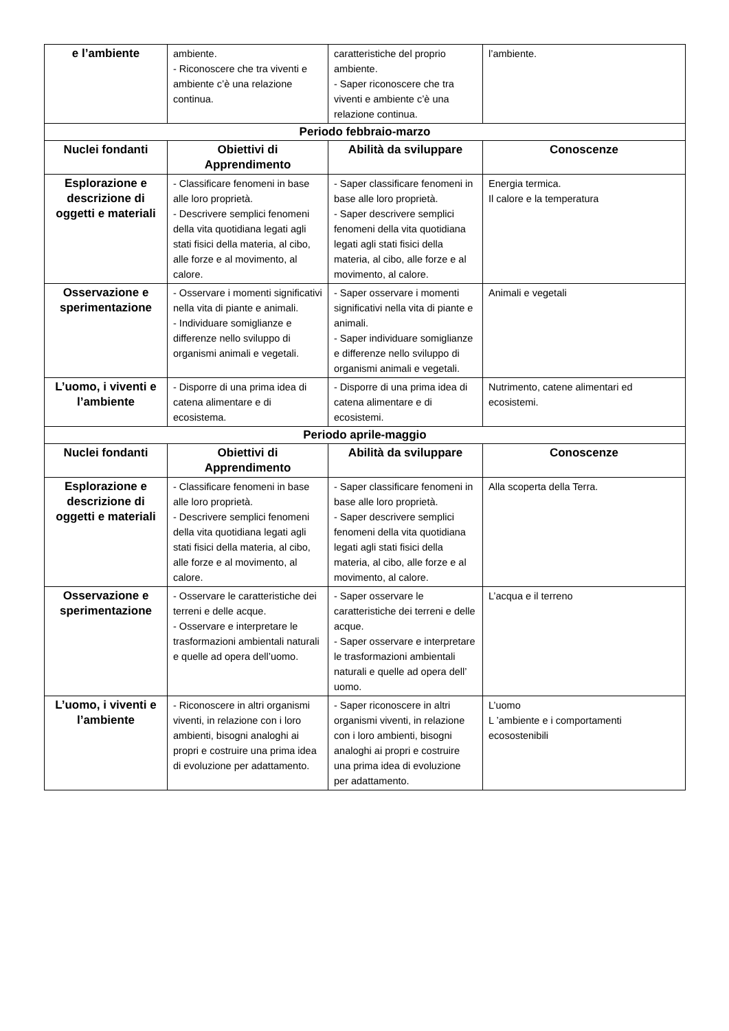| e l’ambiente | ambiente. - Riconoscere che tra viventi e ambiente c’è una relazione continua. | caratteristiche del proprio ambiente. - Saper riconoscere che tra viventi e ambiente c’è una relazione continua. | l’ambiente. |
| Periodo febbraio-marzo | | | |
| Nuclei fondanti | Obiettivi di Apprendimento | Abilità da sviluppare | Conoscenze |
| Esplorazione e descrizione di oggetti e materiali | - Classificare fenomeni in base alle loro proprietà. - Descrivere semplici fenomeni della vita quotidiana legati agli stati fisici della materia, al cibo, alle forze e al movimento, al calore. | - Saper classificare fenomeni in base alle loro proprietà. - Saper descrivere semplici fenomeni della vita quotidiana legati agli stati fisici della materia, al cibo, alle forze e al movimento, al calore. | Energia termica. Il calore e la temperatura |
| Osservazione e sperimentazione | - Osservare i momenti significativi nella vita di piante e animali. - Individuare somiglianze e differenze nello sviluppo di organismi animali e vegetali. | - Saper osservare i momenti significativi nella vita di piante e animali. - Saper individuare somiglianze e differenze nello sviluppo di organismi animali e vegetali. | Animali e vegetali |
| L’uomo, i viventi e l’ambiente | - Disporre di una prima idea di catena alimentare e di ecosistema. | - Disporre di una prima idea di catena alimentare e di ecosistemi. | Nutrimento, catene alimentari ed ecosistemi. |
| Periodo aprile-maggio | | | |
| Nuclei fondanti | Obiettivi di Apprendimento | Abilità da sviluppare | Conoscenze |
| Esplorazione e descrizione di oggetti e materiali | - Classificare fenomeni in base alle loro proprietà. - Descrivere semplici fenomeni della vita quotidiana legati agli stati fisici della materia, al cibo, alle forze e al movimento, al calore. | - Saper classificare fenomeni in base alle loro proprietà. - Saper descrivere semplici fenomeni della vita quotidiana legati agli stati fisici della materia, al cibo, alle forze e al movimento, al calore. | Alla scoperta della Terra. |
| Osservazione e sperimentazione | - Osservare le caratteristiche dei terreni e delle acque. - Osservare e interpretare le trasformazioni ambientali naturali e quelle ad opera dell’uomo. | - Saper osservare le caratteristiche dei terreni e delle acque. - Saper osservare e interpretare le trasformazioni ambientali naturali e quelle ad opera dell’ uomo. | L’acqua e il terreno |
| L’uomo, i viventi e l’ambiente | - Riconoscere in altri organismi viventi, in relazione con i loro ambienti, bisogni analoghi ai propri e costruire una prima idea di evoluzione per adattamento. | - Saper riconoscere in altri organismi viventi, in relazione con i loro ambienti, bisogni analoghi ai propri e costruire una prima idea di evoluzione per adattamento. | L’uomo L ’ambiente e i comportamenti ecosostenibili |